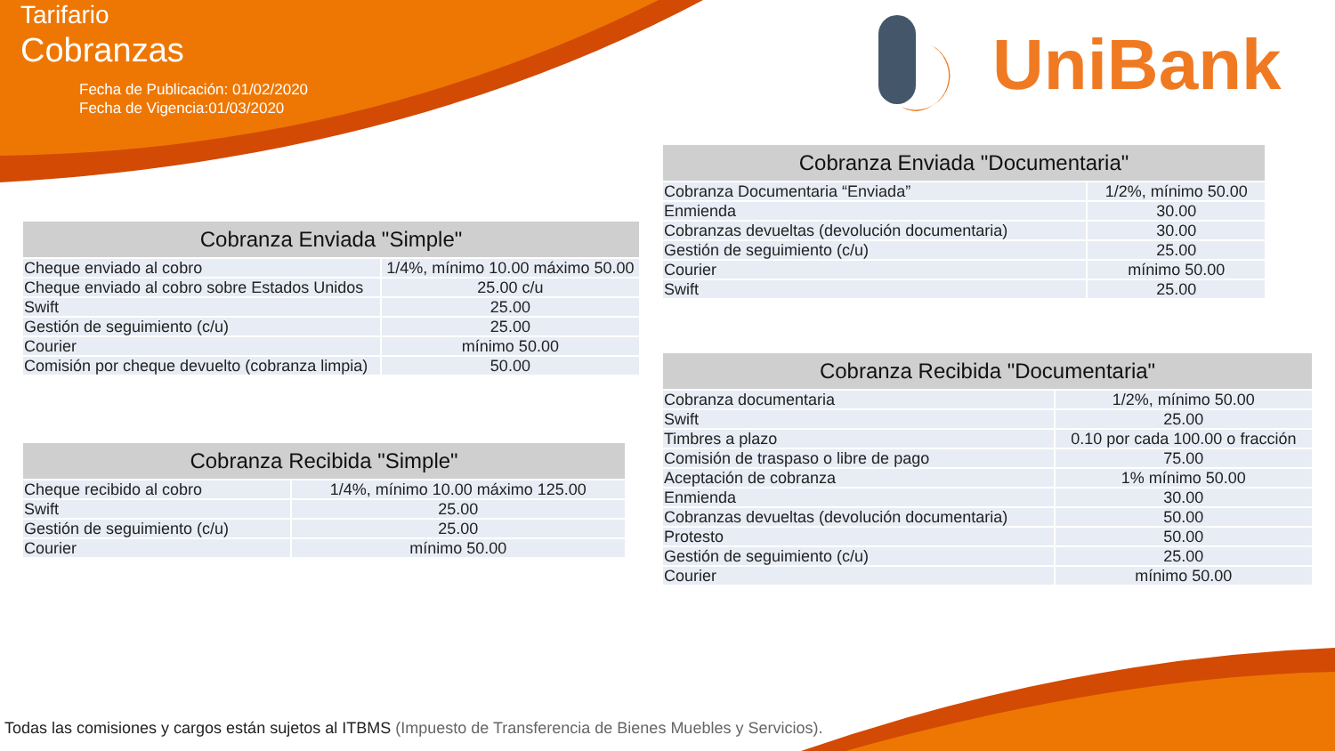Tarifario
Cobranzas
Fecha de Publicación: 01/02/2020
Fecha de Vigencia:01/03/2020
UniBank
| Cobranza Enviada "Simple" | |
| --- | --- |
| Cheque enviado al cobro | 1/4%, mínimo 10.00 máximo 50.00 |
| Cheque enviado al cobro sobre Estados Unidos | 25.00 c/u |
| Swift | 25.00 |
| Gestión de seguimiento (c/u) | 25.00 |
| Courier | mínimo 50.00 |
| Comisión por cheque devuelto (cobranza limpia) | 50.00 |
| Cobranza Recibida "Simple" | |
| --- | --- |
| Cheque recibido al cobro | 1/4%, mínimo 10.00 máximo 125.00 |
| Swift | 25.00 |
| Gestión de seguimiento (c/u) | 25.00 |
| Courier | mínimo 50.00 |
| Cobranza Enviada "Documentaria" | |
| --- | --- |
| Cobranza Documentaria “Enviada” | 1/2%, mínimo 50.00 |
| Enmienda | 30.00 |
| Cobranzas devueltas (devolución documentaria) | 30.00 |
| Gestión de seguimiento (c/u) | 25.00 |
| Courier | mínimo 50.00 |
| Swift | 25.00 |
| Cobranza Recibida "Documentaria" | |
| --- | --- |
| Cobranza documentaria | 1/2%, mínimo 50.00 |
| Swift | 25.00 |
| Timbres a plazo | 0.10 por cada 100.00 o fracción |
| Comisión de traspaso o libre de pago | 75.00 |
| Aceptación de cobranza | 1% mínimo 50.00 |
| Enmienda | 30.00 |
| Cobranzas devueltas (devolución documentaria) | 50.00 |
| Protesto | 50.00 |
| Gestión de seguimiento (c/u) | 25.00 |
| Courier | mínimo 50.00 |
Todas las comisiones y cargos están sujetos al ITBMS (Impuesto de Transferencia de Bienes Muebles y Servicios).